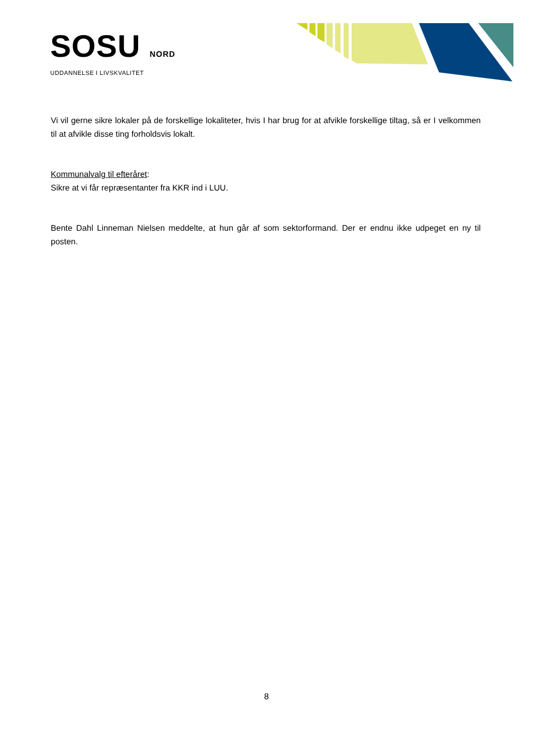SOSU NORD
UDDANNELSE I LIVSKVALITET
Vi vil gerne sikre lokaler på de forskellige lokaliteter, hvis I har brug for at afvikle forskellige tiltag, så er I velkommen til at afvikle disse ting forholdsvis lokalt.
Kommunalvalg til efteråret:
Sikre at vi får repræsentanter fra KKR ind i LUU.
Bente Dahl Linneman Nielsen meddelte, at hun går af som sektorformand. Der er endnu ikke udpeget en ny til posten.
8